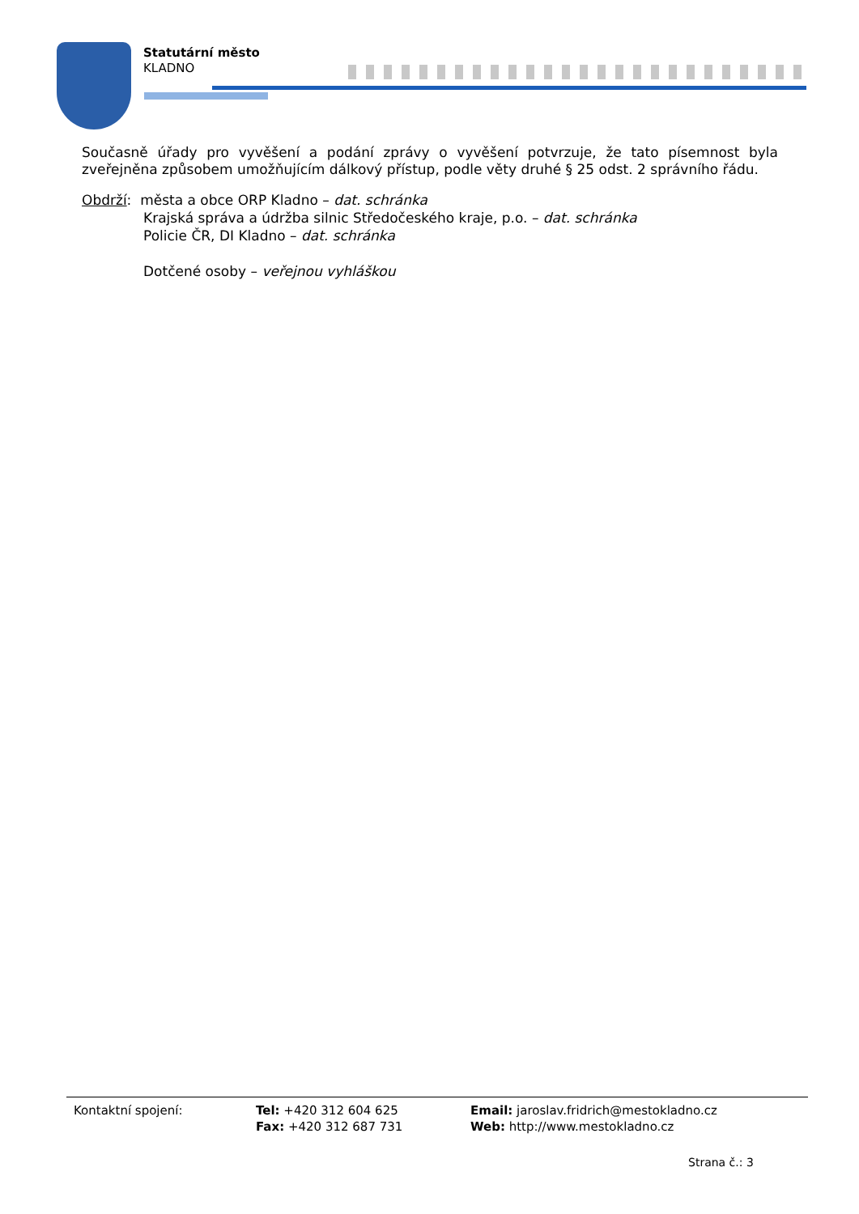Statutární město
KLADNO
Současně úřady pro vyvěšení a podání zprávy o vyvěšení potvrzuje, že tato písemnost byla zveřejněna způsobem umožňujícím dálkový přístup, podle věty druhé § 25 odst. 2 správního řádu.
Obdrží: města a obce ORP Kladno – dat. schránka
Krajská správa a údržba silnic Středočeského kraje, p.o. – dat. schránka
Policie ČR, DI Kladno – dat. schránka
Dotčené osoby – veřejnou vyhláškou
Kontaktní spojení: Tel: +420 312 604 625
Fax: +420 312 687 731
Email: jaroslav.fridrich@mestokladno.cz
Web: http://www.mestokladno.cz
Strana č.: 3